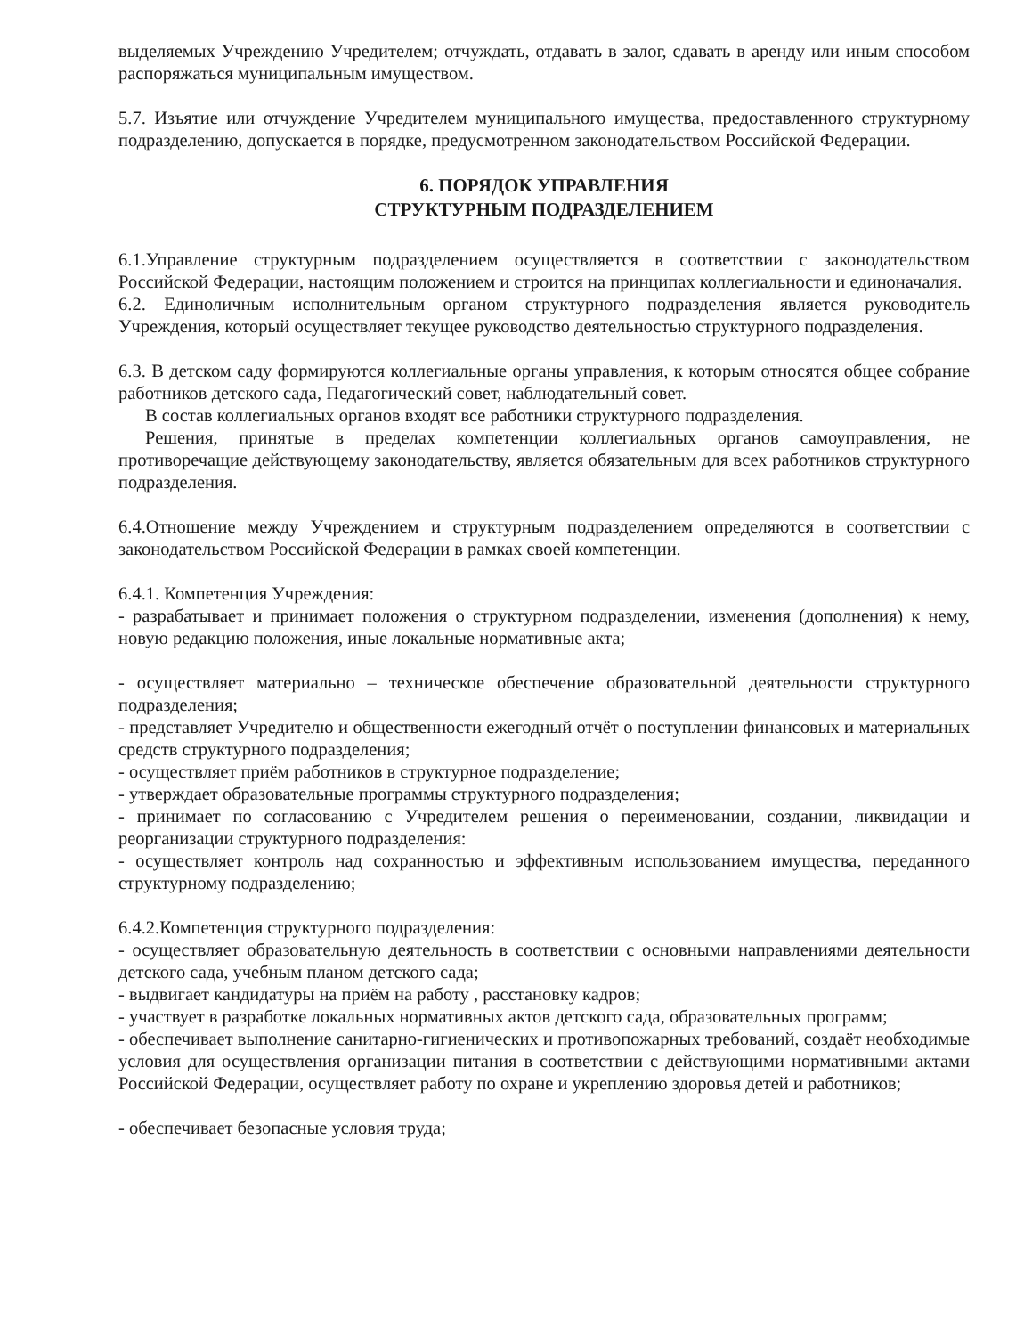выделяемых Учреждению Учредителем; отчуждать, отдавать в залог, сдавать в аренду или иным способом распоряжаться муниципальным имуществом.
5.7. Изъятие или отчуждение Учредителем муниципального имущества, предоставленного структурному подразделению, допускается в порядке, предусмотренном законодательством Российской Федерации.
6. ПОРЯДОК УПРАВЛЕНИЯ
СТРУКТУРНЫМ ПОДРАЗДЕЛЕНИЕМ
6.1.Управление структурным подразделением осуществляется в соответствии с законодательством Российской Федерации, настоящим положением и строится на принципах коллегиальности и единоначалия.
6.2. Единоличным исполнительным органом структурного подразделения является руководитель Учреждения, который осуществляет текущее руководство деятельностью структурного подразделения.
6.3. В детском саду формируются коллегиальные органы управления, к которым относятся общее собрание работников детского сада, Педагогический совет, наблюдательный совет.
В состав коллегиальных органов входят все работники структурного подразделения.
Решения, принятые в пределах компетенции коллегиальных органов самоуправления, не противоречащие действующему законодательству, является обязательным для всех работников структурного подразделения.
6.4.Отношение между Учреждением и структурным подразделением определяются в соответствии с законодательством Российской Федерации в рамках своей компетенции.
6.4.1. Компетенция Учреждения:
- разрабатывает и принимает положения о структурном подразделении, изменения (дополнения) к нему, новую редакцию положения, иные локальные нормативные акта;
- осуществляет материально – техническое обеспечение образовательной деятельности структурного подразделения;
- представляет Учредителю и общественности ежегодный отчёт о поступлении финансовых и материальных средств структурного подразделения;
- осуществляет приём работников в структурное подразделение;
- утверждает образовательные программы структурного подразделения;
- принимает по согласованию с Учредителем решения о переименовании, создании, ликвидации и реорганизации структурного подразделения:
- осуществляет контроль над сохранностью и эффективным использованием имущества, переданного структурному подразделению;
6.4.2.Компетенция структурного подразделения:
- осуществляет образовательную деятельность в соответствии с основными направлениями деятельности детского сада, учебным планом детского сада;
- выдвигает кандидатуры на приём на работу , расстановку кадров;
- участвует в разработке локальных нормативных актов детского сада, образовательных программ;
- обеспечивает выполнение санитарно-гигиенических и противопожарных требований, создаёт необходимые условия для осуществления организации питания в соответствии с действующими нормативными актами Российской Федерации, осуществляет работу по охране и укреплению здоровья детей и работников;
- обеспечивает безопасные условия труда;